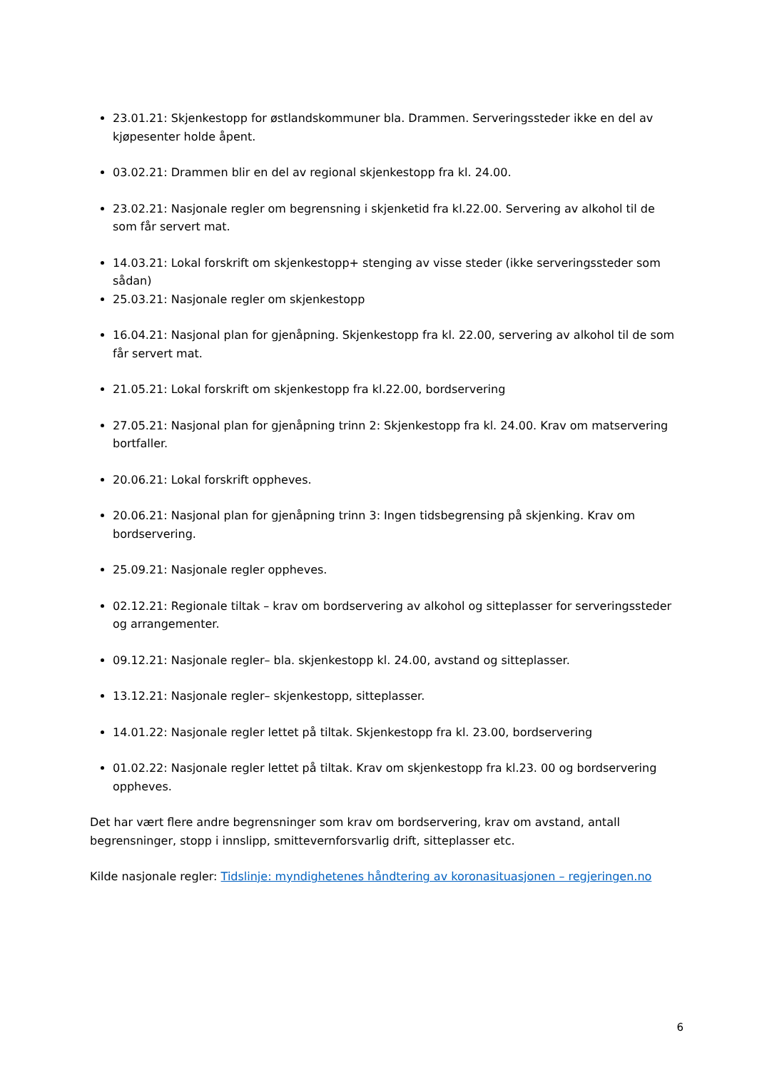23.01.21: Skjenkestopp for østlandskommuner bla. Drammen. Serveringssteder ikke en del av kjøpesenter holde åpent.
03.02.21: Drammen blir en del av regional skjenkestopp fra kl. 24.00.
23.02.21: Nasjonale regler om begrensning i skjenketid fra kl.22.00. Servering av alkohol til de som får servert mat.
14.03.21: Lokal forskrift om skjenkestopp+ stenging av visse steder (ikke serveringssteder som sådan)
25.03.21: Nasjonale regler om skjenkestopp
16.04.21: Nasjonal plan for gjenåpning. Skjenkestopp fra kl. 22.00, servering av alkohol til de som får servert mat.
21.05.21: Lokal forskrift om skjenkestopp fra kl.22.00, bordservering
27.05.21: Nasjonal plan for gjenåpning trinn 2: Skjenkestopp fra kl. 24.00. Krav om matservering bortfaller.
20.06.21: Lokal forskrift oppheves.
20.06.21: Nasjonal plan for gjenåpning trinn 3: Ingen tidsbegrensing på skjenking. Krav om bordservering.
25.09.21: Nasjonale regler oppheves.
02.12.21: Regionale tiltak – krav om bordservering av alkohol og sitteplasser for serveringssteder og arrangementer.
09.12.21: Nasjonale regler– bla. skjenkestopp kl. 24.00, avstand og sitteplasser.
13.12.21: Nasjonale regler– skjenkestopp, sitteplasser.
14.01.22: Nasjonale regler lettet på tiltak. Skjenkestopp fra kl. 23.00, bordservering
01.02.22: Nasjonale regler lettet på tiltak. Krav om skjenkestopp fra kl.23. 00 og bordservering oppheves.
Det har vært flere andre begrensninger som krav om bordservering, krav om avstand, antall begrensninger, stopp i innslipp, smittevernforsvarlig drift, sitteplasser etc.
Kilde nasjonale regler: Tidslinje: myndighetenes håndtering av koronasituasjonen – regjeringen.no
6